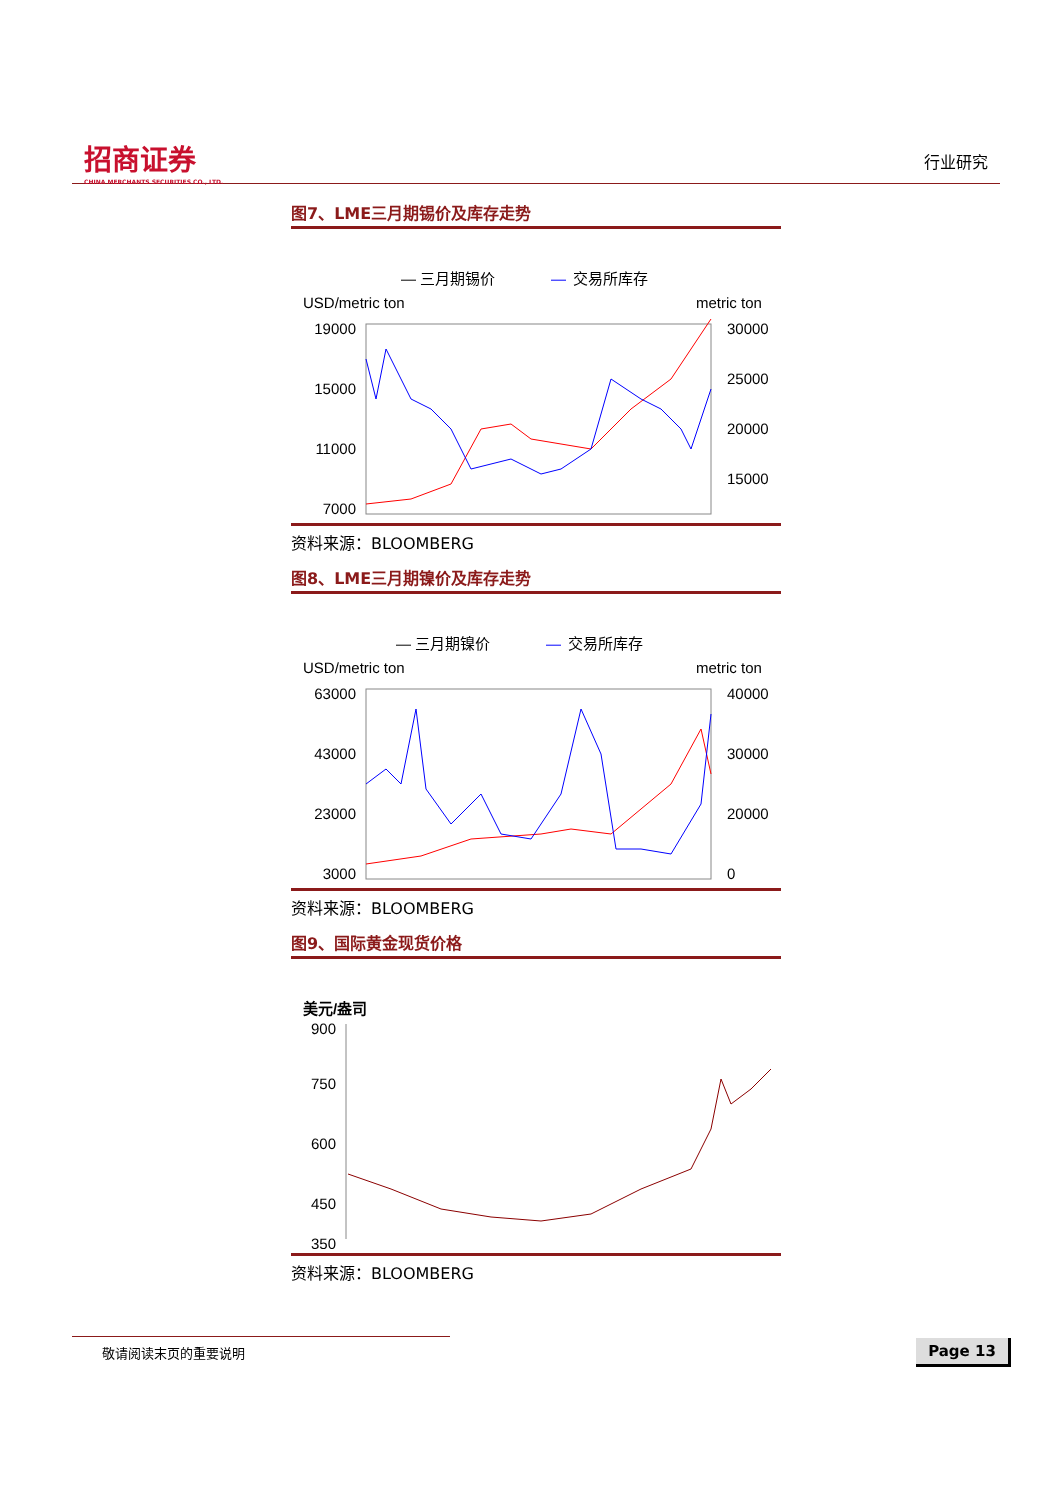招商证券
CHINA MERCHANTS SECURITIES CO., LTD.
行业研究
图7、LME三月期锡价及库存走势
— 三月期锡价
—
交易所库存
USD/metric ton
metric ton
19000
15000
11000
7000
30000
25000
20000
15000
资料来源：BLOOMBERG
图8、LME三月期镍价及库存走势
— 三月期镍价
—
交易所库存
USD/metric ton
metric ton
63000
43000
23000
3000
40000
30000
20000
0
资料来源：BLOOMBERG
图9、国际黄金现货价格
美元/盎司
900
750
600
450
350
资料来源：BLOOMBERG
敬请阅读末页的重要说明 Page 13